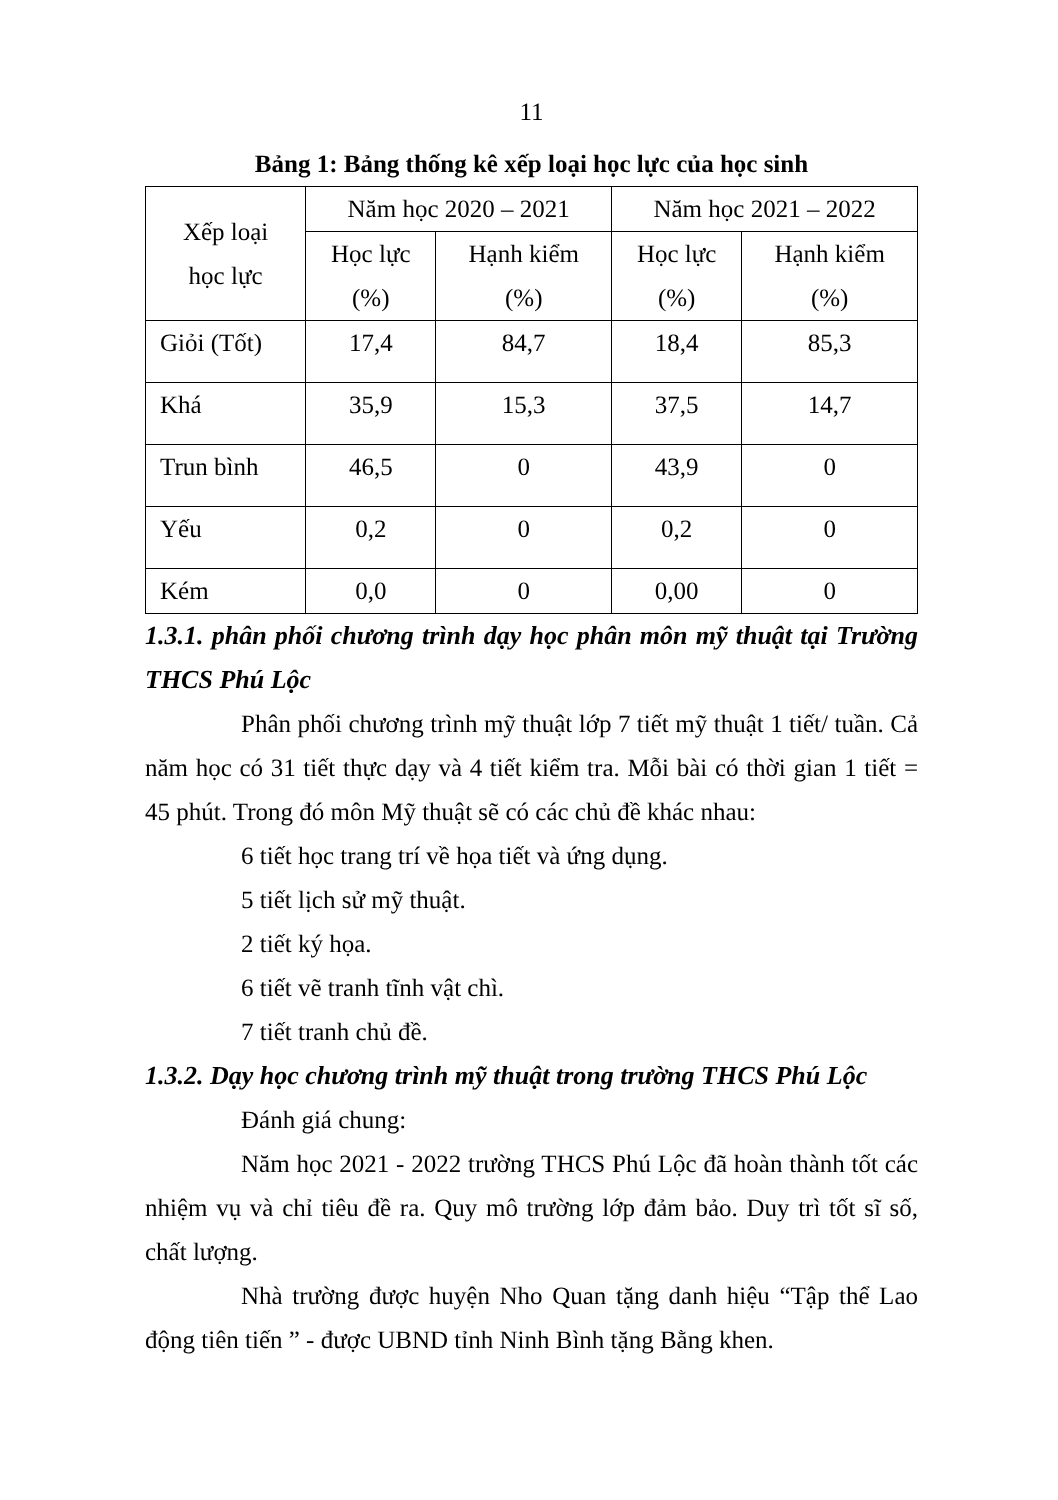11
Bảng 1: Bảng thống kê xếp loại học lực của học sinh
| Xếp loại học lực | Năm học 2020 – 2021 | | Năm học 2021 – 2022 | |
| --- | --- | --- | --- | --- |
| | Học lực (%) | Hạnh kiểm (%) | Học lực (%) | Hạnh kiểm (%) |
| Giỏi (Tốt) | 17,4 | 84,7 | 18,4 | 85,3 |
| Khá | 35,9 | 15,3 | 37,5 | 14,7 |
| Trun bình | 46,5 | 0 | 43,9 | 0 |
| Yếu | 0,2 | 0 | 0,2 | 0 |
| Kém | 0,0 | 0 | 0,00 | 0 |
1.3.1. phân phối chương trình dạy học phân môn mỹ thuật tại Trường THCS Phú Lộc
Phân phối chương trình mỹ thuật lớp 7 tiết mỹ thuật 1 tiết/ tuần. Cả năm học có 31 tiết thực dạy và 4 tiết kiểm tra. Mỗi bài có thời gian 1 tiết = 45 phút. Trong đó môn Mỹ thuật sẽ có các chủ đề khác nhau:
6 tiết học trang trí về họa tiết và ứng dụng.
5 tiết lịch sử mỹ thuật.
2 tiết ký họa.
6 tiết vẽ tranh tĩnh vật chì.
7 tiết tranh chủ đề.
1.3.2. Dạy học chương trình mỹ thuật trong trường THCS Phú Lộc
Đánh giá chung:
Năm học 2021 - 2022 trường THCS Phú Lộc đã hoàn thành tốt các nhiệm vụ và chỉ tiêu đề ra. Quy mô trường lớp đảm bảo. Duy trì tốt sĩ số, chất lượng.
Nhà trường được huyện Nho Quan tặng danh hiệu “Tập thể Lao động tiên tiến ” - được UBND tỉnh Ninh Bình tặng Bằng khen.